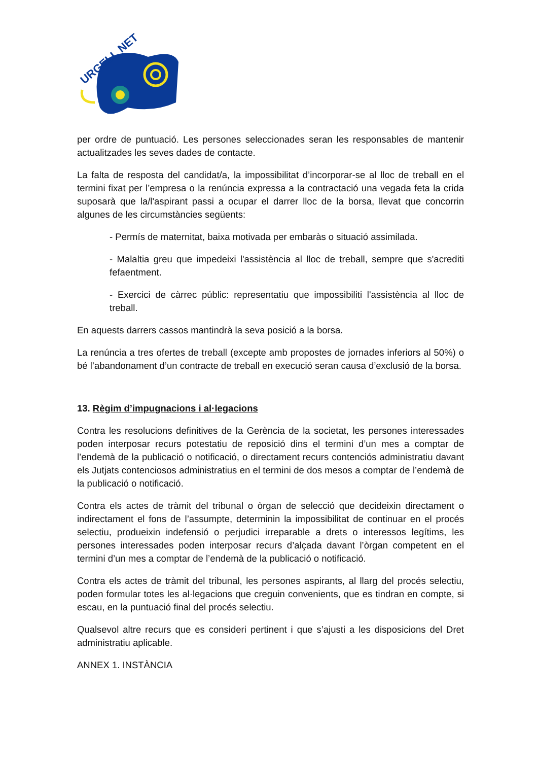URGELL NET
per ordre de puntuació. Les persones seleccionades seran les responsables de mantenir actualitzades les seves dades de contacte.
La falta de resposta del candidat/a, la impossibilitat d’incorporar-se al lloc de treball en el termini fixat per l’empresa o la renúncia expressa a la contractació una vegada feta la crida suposarà que la/l'aspirant passi a ocupar el darrer lloc de la borsa, llevat que concorrin algunes de les circumstàncies següents:
- Permís de maternitat, baixa motivada per embaràs o situació assimilada.
- Malaltia greu que impedeixi l'assistència al lloc de treball, sempre que s'acrediti fefaentment.
- Exercici de càrrec públic: representatiu que impossibiliti l'assistència al lloc de treball.
En aquests darrers cassos mantindrà la seva posició a la borsa.
La renúncia a tres ofertes de treball (excepte amb propostes de jornades inferiors al 50%) o bé l’abandonament d’un contracte de treball en execució seran causa d’exclusió de la borsa.
13. Règim d’impugnacions i al·legacions
Contra les resolucions definitives de la Gerència de la societat, les persones interessades poden interposar recurs potestatiu de reposició dins el termini d’un mes a comptar de l’endemà de la publicació o notificació, o directament recurs contenciós administratiu davant els Jutjats contenciosos administratius en el termini de dos mesos a comptar de l’endemà de la publicació o notificació.
Contra els actes de tràmit del tribunal o òrgan de selecció que decideixin directament o indirectament el fons de l’assumpte, determinin la impossibilitat de continuar en el procés selectiu, produeixin indefensió o perjudici irreparable a drets o interessos legítims, les persones interessades poden interposar recurs d’alçada davant l’òrgan competent en el termini d’un mes a comptar de l’endemà de la publicació o notificació.
Contra els actes de tràmit del tribunal, les persones aspirants, al llarg del procés selectiu, poden formular totes les al·legacions que creguin convenients, que es tindran en compte, si escau, en la puntuació final del procés selectiu.
Qualsevol altre recurs que es consideri pertinent i que s’ajusti a les disposicions del Dret administratiu aplicable.
ANNEX 1. INSTÀNCIA